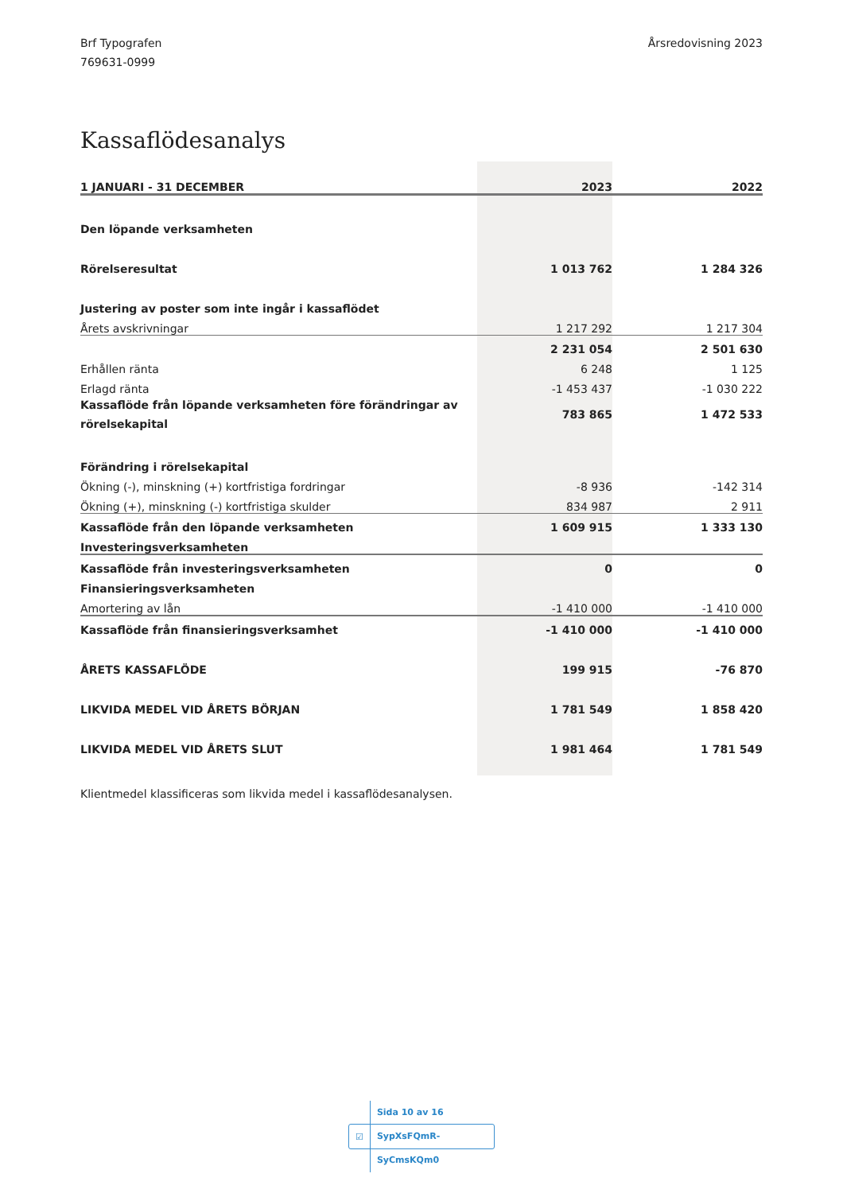Brf Typografen
769631-0999
Årsredovisning 2023
Kassaflödesanalys
| 1 JANUARI - 31 DECEMBER | 2023 | | 2022 |
| --- | --- | --- | --- |
| Den löpande verksamheten | | | |
| Rörelseresultat | 1 013 762 | | 1 284 326 |
| Justering av poster som inte ingår i kassaflödet | | | |
| Årets avskrivningar | 1 217 292 | | 1 217 304 |
| | 2 231 054 | | 2 501 630 |
| Erhållen ränta | 6 248 | | 1 125 |
| Erlagd ränta | -1 453 437 | | -1 030 222 |
| Kassaflöde från löpande verksamheten före förändringar av rörelsekapital | 783 865 | | 1 472 533 |
| Förändring i rörelsekapital | | | |
| Ökning (-), minskning (+) kortfristiga fordringar | -8 936 | | -142 314 |
| Ökning (+), minskning (-) kortfristiga skulder | 834 987 | | 2 911 |
| Kassaflöde från den löpande verksamheten | 1 609 915 | | 1 333 130 |
| Investeringsverksamheten | | | |
| Kassaflöde från investeringsverksamheten | 0 | | 0 |
| Finansieringsverksamheten | | | |
| Amortering av lån | -1 410 000 | | -1 410 000 |
| Kassaflöde från finansieringsverksamhet | -1 410 000 | | -1 410 000 |
| ÅRETS KASSAFLÖDE | 199 915 | | -76 870 |
| LIKVIDA MEDEL VID ÅRETS BÖRJAN | 1 781 549 | | 1 858 420 |
| LIKVIDA MEDEL VID ÅRETS SLUT | 1 981 464 | | 1 781 549 |
Klientmedel klassificeras som likvida medel i kassaflödesanalysen.
☑ Sida 10 av 16 SypXsFQmR-SyCmsKQm0